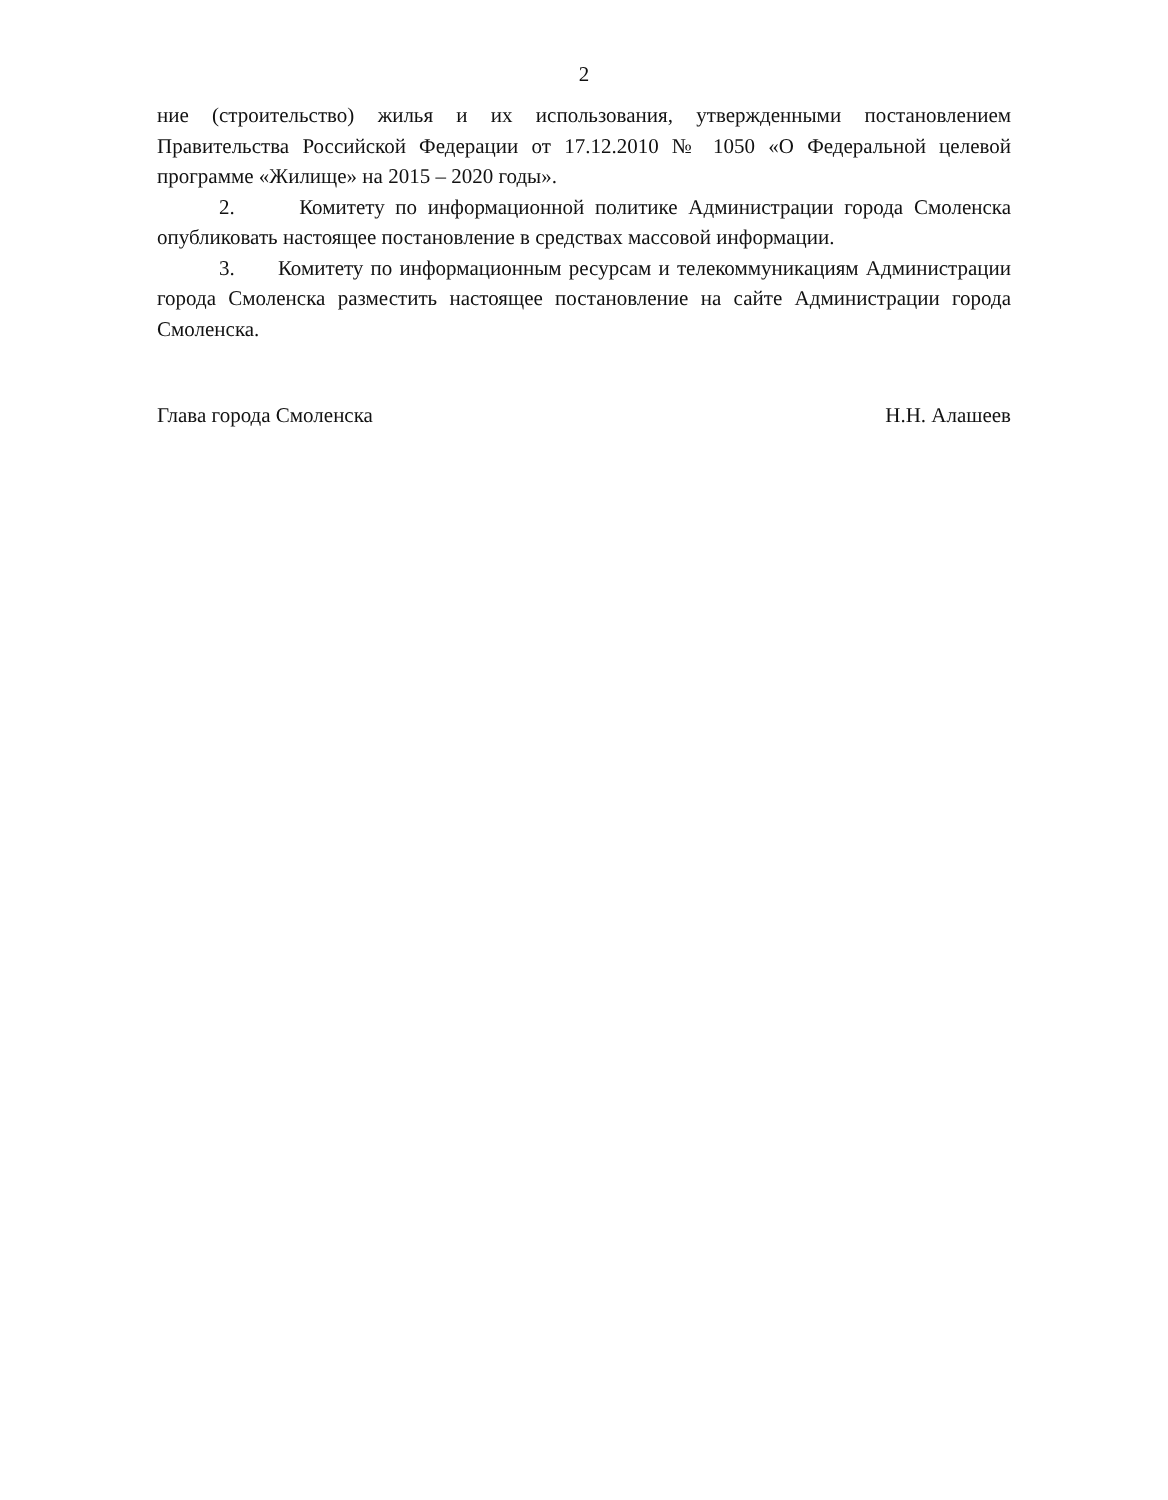2
ние (строительство) жилья и их использования, утвержденными постановлением Правительства Российской Федерации от 17.12.2010 № 1050 «О Федеральной целевой программе «Жилище» на 2015 – 2020 годы».
2. Комитету по информационной политике Администрации города Смоленска опубликовать настоящее постановление в средствах массовой информации.
3. Комитету по информационным ресурсам и телекоммуникациям Администрации города Смоленска разместить настоящее постановление на сайте Администрации города Смоленска.
Глава города Смоленска Н.Н. Алашеев